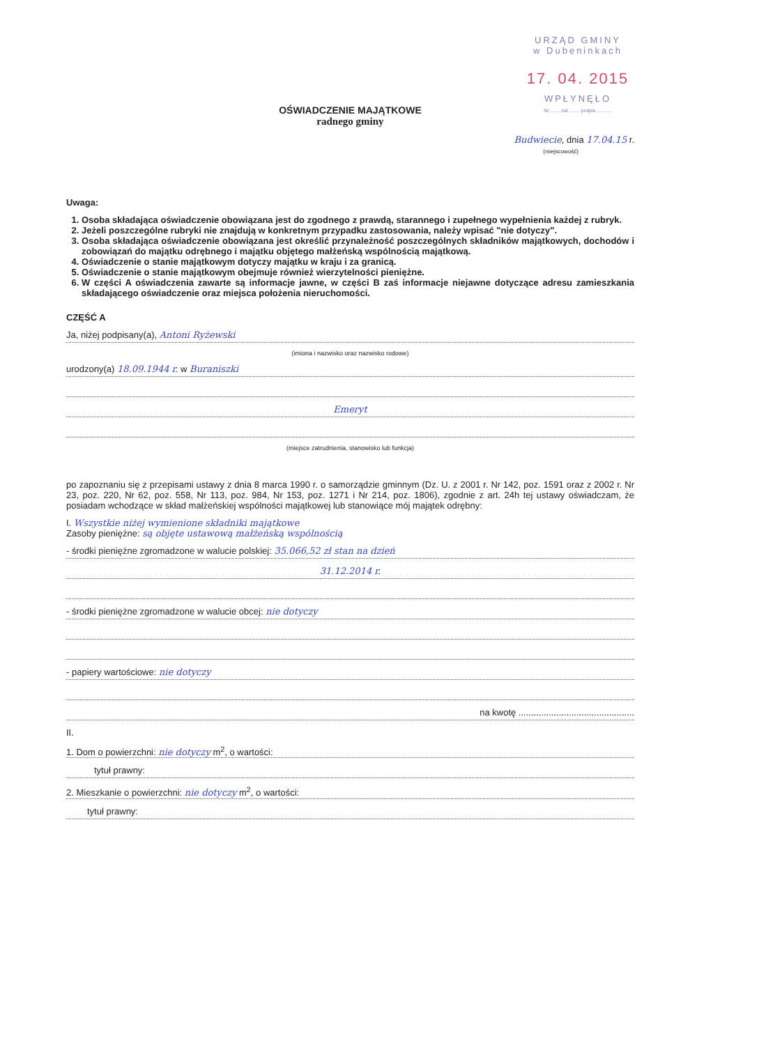URZĄD GMINY
w Dubeninkach
17. 04. 2015
WPŁYNĘŁO
Nr ....... zał. ....... podpis ...........
OŚWIADCZENIE MAJĄTKOWE
radnego gminy
Budwiecie, dnia 17.04.15 r.
(miejscowość)
Uwaga:
1. Osoba składająca oświadczenie obowiązana jest do zgodnego z prawdą, starannego i zupełnego wypełnienia każdej z rubryk.
2. Jeżeli poszczególne rubryki nie znajdują w konkretnym przypadku zastosowania, należy wpisać "nie dotyczy".
3. Osoba składająca oświadczenie obowiązana jest określić przynależność poszczególnych składników majątkowych, dochodów i zobowiązań do majątku odrębnego i majątku objętego małżeńską wspólnością majątkową.
4. Oświadczenie o stanie majątkowym dotyczy majątku w kraju i za granicą.
5. Oświadczenie o stanie majątkowym obejmuje również wierzytelności pieniężne.
6. W części A oświadczenia zawarte są informacje jawne, w części B zaś informacje niejawne dotyczące adresu zamieszkania składającego oświadczenie oraz miejsca położenia nieruchomości.
CZĘŚĆ A
Ja, niżej podpisany(a), Antoni Ryżewski
(imiona i nazwisko oraz nazwisko rodowe)
urodzony(a) 18.09.1944 r. w Buraniszki
Emeryt
(miejsce zatrudnienia, stanowisko lub funkcja)
po zapoznaniu się z przepisami ustawy z dnia 8 marca 1990 r. o samorządzie gminnym (Dz. U. z 2001 r. Nr 142, poz. 1591 oraz z 2002 r. Nr 23, poz. 220, Nr 62, poz. 558, Nr 113, poz. 984, Nr 153, poz. 1271 i Nr 214, poz. 1806), zgodnie z art. 24h tej ustawy oświadczam, że posiadam wchodzące w skład małżeńskiej wspólności majątkowej lub stanowiące mój majątek odrębny:
I. Wszystkie niżej wymienione składniki majątkowe
Zasoby pieniężne: są objęte ustawową małżeńską wspólnością
- środki pieniężne zgromadzone w walucie polskiej: 35.066,52 zł stan na dzień
31.12.2014 r.
- środki pieniężne zgromadzone w walucie obcej: nie dotyczy
- papiery wartościowe: nie dotyczy
na kwotę ..............................................
II.
1. Dom o powierzchni: nie dotyczy m<sup>2</sup>, o wartości:
tytuł prawny:
2. Mieszkanie o powierzchni: nie dotyczy m<sup>2</sup>, o wartości:
tytuł prawny: